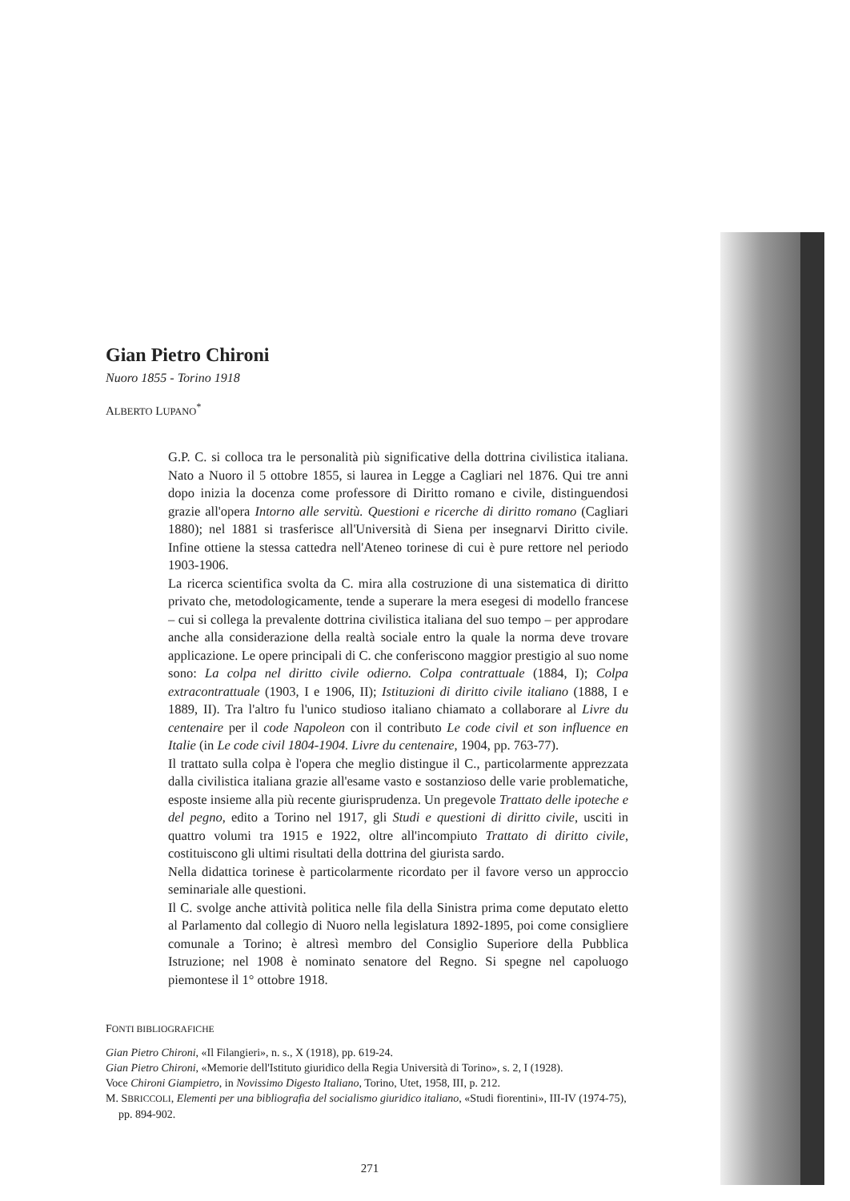Gian Pietro Chironi
Nuoro 1855 - Torino 1918
ALBERTO LUPANO<sup>*</sup>
G.P. C. si colloca tra le personalità più significative della dottrina civilistica italiana. Nato a Nuoro il 5 ottobre 1855, si laurea in Legge a Cagliari nel 1876. Qui tre anni dopo inizia la docenza come professore di Diritto romano e civile, distinguendosi grazie all'opera Intorno alle servitù. Questioni e ricerche di diritto romano (Cagliari 1880); nel 1881 si trasferisce all'Università di Siena per insegnarvi Diritto civile. Infine ottiene la stessa cattedra nell'Ateneo torinese di cui è pure rettore nel periodo 1903-1906.
La ricerca scientifica svolta da C. mira alla costruzione di una sistematica di diritto privato che, metodologicamente, tende a superare la mera esegesi di modello francese – cui si collega la prevalente dottrina civilistica italiana del suo tempo – per approdare anche alla considerazione della realtà sociale entro la quale la norma deve trovare applicazione. Le opere principali di C. che conferiscono maggior prestigio al suo nome sono: La colpa nel diritto civile odierno. Colpa contrattuale (1884, I); Colpa extracontrattuale (1903, I e 1906, II); Istituzioni di diritto civile italiano (1888, I e 1889, II). Tra l'altro fu l'unico studioso italiano chiamato a collaborare al Livre du centenaire per il code Napoleon con il contributo Le code civil et son influence en Italie (in Le code civil 1804-1904. Livre du centenaire, 1904, pp. 763-77).
Il trattato sulla colpa è l'opera che meglio distingue il C., particolarmente apprezzata dalla civilistica italiana grazie all'esame vasto e sostanzioso delle varie problematiche, esposte insieme alla più recente giurisprudenza. Un pregevole Trattato delle ipoteche e del pegno, edito a Torino nel 1917, gli Studi e questioni di diritto civile, usciti in quattro volumi tra 1915 e 1922, oltre all'incompiuto Trattato di diritto civile, costituiscono gli ultimi risultati della dottrina del giurista sardo.
Nella didattica torinese è particolarmente ricordato per il favore verso un approccio seminariale alle questioni.
Il C. svolge anche attività politica nelle fila della Sinistra prima come deputato eletto al Parlamento dal collegio di Nuoro nella legislatura 1892-1895, poi come consigliere comunale a Torino; è altresì membro del Consiglio Superiore della Pubblica Istruzione; nel 1908 è nominato senatore del Regno. Si spegne nel capoluogo piemontese il 1° ottobre 1918.
FONTI BIBLIOGRAFICHE
Gian Pietro Chironi, «Il Filangieri», n. s., X (1918), pp. 619-24.
Gian Pietro Chironi, «Memorie dell'Istituto giuridico della Regia Università di Torino», s. 2, I (1928).
Voce Chironi Giampietro, in Novissimo Digesto Italiano, Torino, Utet, 1958, III, p. 212.
M. SBRICCOLI, Elementi per una bibliografia del socialismo giuridico italiano, «Studi fiorentini», III-IV (1974-75), pp. 894-902.
271